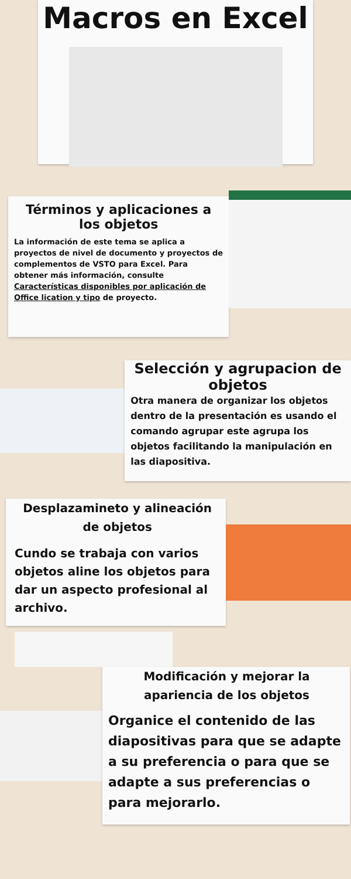Macros en Excel
Términos y aplicaciones a los objetos
La información de este tema se aplica a proyectos de nivel de documento y proyectos de complementos de VSTO para Excel. Para obtener más información, consulte Características disponibles por aplicación de Office lication y tipo de proyecto.
Selección y agrupacion de objetos
Otra manera de organizar los objetos dentro de la presentación es usando el comando agrupar este agrupa los objetos facilitando la manipulación en las diapositiva.
Desplazamineto y alineación de objetos
Cundo se trabaja con varios objetos aline los objetos para dar un aspecto profesional al archivo.
Modificación y mejorar la apariencia de los objetos
Organice el contenido de las diapositivas para que se adapte a su preferencia o para que se adapte a sus preferencias o para mejorarlo.